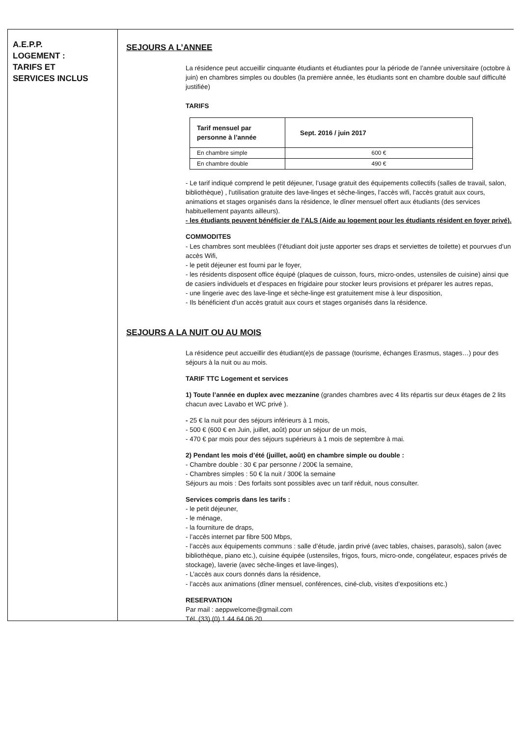A.E.P.P.
LOGEMENT :
TARIFS ET
SERVICES INCLUS
SEJOURS A L’ANNEE
La résidence peut accueillir cinquante étudiants et étudiantes pour la période de l’année universitaire (octobre à juin) en chambres simples ou doubles (la première année, les étudiants sont en chambre double sauf difficulté justifiée)
TARIFS
| Tarif mensuel par personne à l’année | Sept. 2016 / juin 2017 |
| --- | --- |
| En chambre simple | 600 € |
| En chambre double | 490 € |
- Le tarif indiqué comprend le petit déjeuner, l’usage gratuit des équipements collectifs (salles de travail, salon, bibliothèque) , l'utilisation gratuite des lave-linges et sèche-linges, l'accès wifi, l'accès gratuit aux cours, animations et stages organisés dans la résidence, le dîner mensuel offert aux étudiants (des services habituellement payants ailleurs).
- les étudiants peuvent bénéficier de l’ALS (Aide au logement pour les étudiants résident en foyer privé).
COMMODITES
- Les chambres sont meublées (l’étudiant doit juste apporter ses draps et serviettes de toilette) et pourvues d’un accès Wifi,
- le petit déjeuner est fourni par le foyer,
- les résidents disposent office équipé (plaques de cuisson, fours, micro-ondes, ustensiles de cuisine) ainsi que de casiers individuels et d’espaces en frigidaire pour stocker leurs provisions et préparer les autres repas,
- une lingerie avec des lave-linge et sèche-linge est gratuitement mise à leur disposition,
- Ils bénéficient d'un accès gratuit aux cours et stages organisés dans la résidence.
SEJOURS A LA NUIT OU AU MOIS
La résidence peut accueillir des étudiant(e)s de passage (tourisme, échanges Erasmus, stages…) pour des séjours à la nuit ou au mois.
TARIF TTC Logement et services
1) Toute l’année en duplex avec mezzanine (grandes chambres avec 4 lits répartis sur deux étages de 2 lits chacun avec Lavabo et WC privé ).
- 25 € la nuit pour des séjours inférieurs à 1 mois,
- 500 € (600 € en Juin, juillet, août) pour un séjour de un mois,
- 470 € par mois pour des séjours supérieurs à 1 mois de septembre à mai.
2) Pendant les mois d’été (juillet, août) en chambre simple ou double :
- Chambre double : 30 € par personne / 200€ la semaine,
- Chambres simples : 50 € la nuit / 300€ la semaine
Séjours au mois : Des forfaits sont possibles avec un tarif réduit, nous consulter.
Services compris dans les tarifs :
- le petit déjeuner,
- le ménage,
- la fourniture de draps,
- l’accès internet par fibre 500 Mbps,
- l’accès aux équipements communs : salle d’étude, jardin privé (avec tables, chaises, parasols), salon (avec bibliothèque, piano etc.), cuisine équipée (ustensiles, frigos, fours, micro-onde, congélateur, espaces privés de stockage), laverie (avec sèche-linges et lave-linges),
- L’accès aux cours donnés dans la résidence,
- l’accès aux animations (dîner mensuel, conférences, ciné-club, visites d’expositions etc.)
RESERVATION
Par mail : aeppwelcome@gmail.com
Tél. (33) (0) 1 44 64 06 20